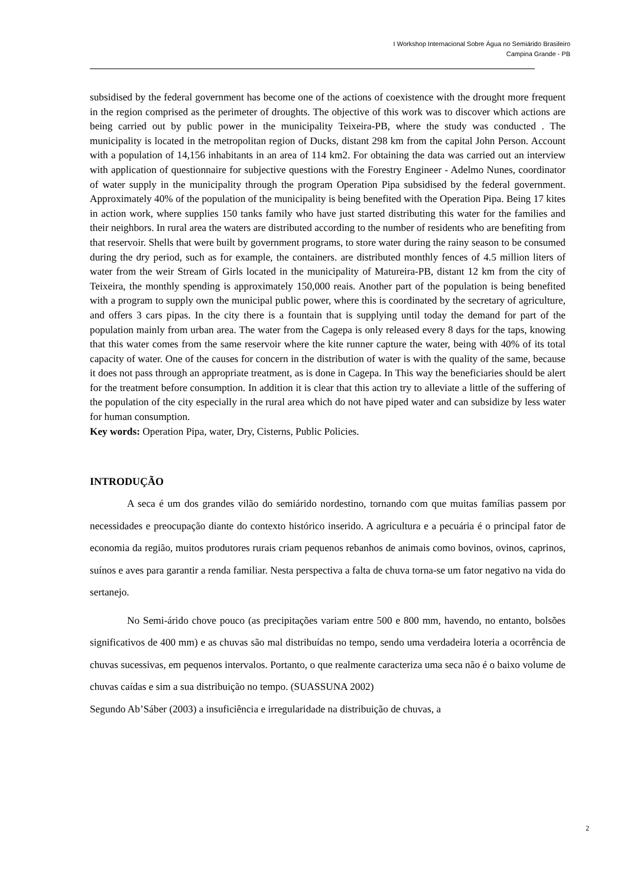I Workshop Internacional Sobre Água no Semiárido Brasileiro
Campina Grande - PB
subsidised by the federal government has become one of the actions of coexistence with the drought more frequent in the region comprised as the perimeter of droughts. The objective of this work was to discover which actions are being carried out by public power in the municipality Teixeira-PB, where the study was conducted . The municipality is located in the metropolitan region of Ducks, distant 298 km from the capital John Person. Account with a population of 14,156 inhabitants in an area of 114 km2. For obtaining the data was carried out an interview with application of questionnaire for subjective questions with the Forestry Engineer - Adelmo Nunes, coordinator of water supply in the municipality through the program Operation Pipa subsidised by the federal government. Approximately 40% of the population of the municipality is being benefited with the Operation Pipa. Being 17 kites in action work, where supplies 150 tanks family who have just started distributing this water for the families and their neighbors. In rural area the waters are distributed according to the number of residents who are benefiting from that reservoir. Shells that were built by government programs, to store water during the rainy season to be consumed during the dry period, such as for example, the containers. are distributed monthly fences of 4.5 million liters of water from the weir Stream of Girls located in the municipality of Matureira-PB, distant 12 km from the city of Teixeira, the monthly spending is approximately 150,000 reais. Another part of the population is being benefited with a program to supply own the municipal public power, where this is coordinated by the secretary of agriculture, and offers 3 cars pipas. In the city there is a fountain that is supplying until today the demand for part of the population mainly from urban area. The water from the Cagepa is only released every 8 days for the taps, knowing that this water comes from the same reservoir where the kite runner capture the water, being with 40% of its total capacity of water. One of the causes for concern in the distribution of water is with the quality of the same, because it does not pass through an appropriate treatment, as is done in Cagepa. In This way the beneficiaries should be alert for the treatment before consumption. In addition it is clear that this action try to alleviate a little of the suffering of the population of the city especially in the rural area which do not have piped water and can subsidize by less water for human consumption.
Key words: Operation Pipa, water, Dry, Cisterns, Public Policies.
INTRODUÇÃO
A seca é um dos grandes vilão do semiárido nordestino, tornando com que muitas famílias passem por necessidades e preocupação diante do contexto histórico inserido. A agricultura e a pecuária é o principal fator de economia da região, muitos produtores rurais criam pequenos rebanhos de animais como bovinos, ovinos, caprinos, suínos e aves para garantir a renda familiar. Nesta perspectiva a falta de chuva torna-se um fator negativo na vida do sertanejo.
No Semi-árido chove pouco (as precipitações variam entre 500 e 800 mm, havendo, no entanto, bolsões significativos de 400 mm) e as chuvas são mal distribuídas no tempo, sendo uma verdadeira loteria a ocorrência de chuvas sucessivas, em pequenos intervalos. Portanto, o que realmente caracteriza uma seca não é o baixo volume de chuvas caídas e sim a sua distribuição no tempo. (SUASSUNA 2002)
Segundo Ab’Sáber (2003) a insuficiência e irregularidade na distribuição de chuvas, a
2